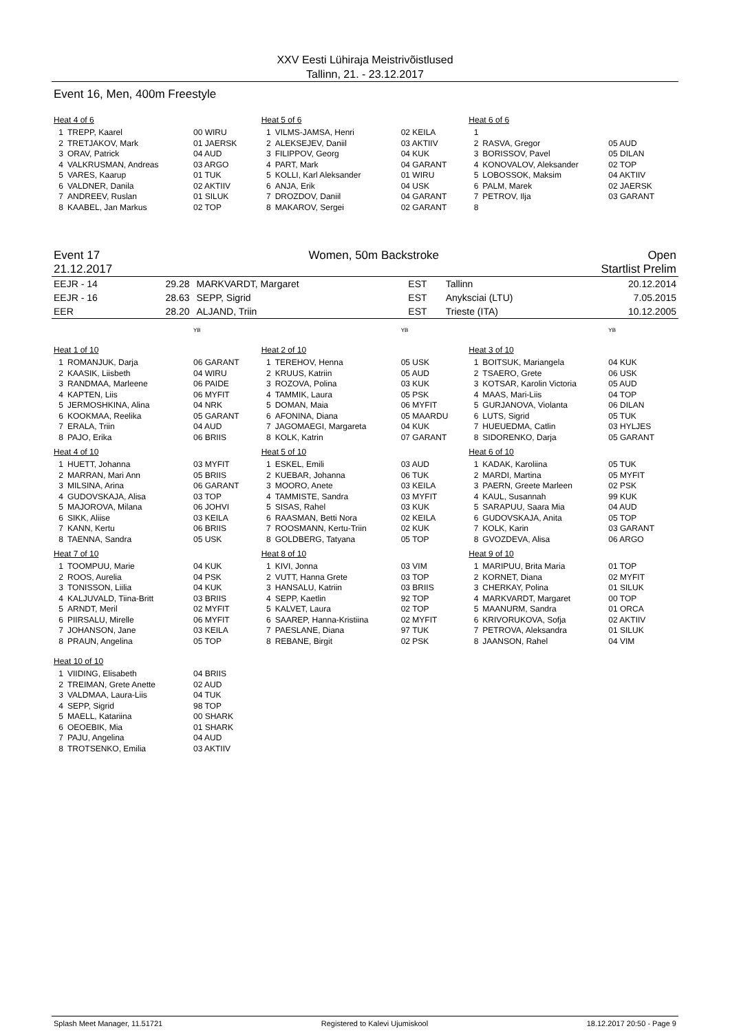XXV Eesti Lühiraja Meistrivõistlused
Tallinn, 21. - 23.12.2017
Event 16, Men, 400m Freestyle
Heat 4 of 6
| 1 | TREPP, Kaarel | 00 WIRU |
| 2 | TRETJAKOV, Mark | 01 JAERSK |
| 3 | ORAV, Patrick | 04 AUD |
| 4 | VALKRUSMAN, Andreas | 03 ARGO |
| 5 | VARES, Kaarup | 01 TUK |
| 6 | VALDNER, Danila | 02 AKTIIV |
| 7 | ANDREEV, Ruslan | 01 SILUK |
| 8 | KAABEL, Jan Markus | 02 TOP |
Heat 5 of 6
| 1 | VILMS-JAMSA, Henri | 02 KEILA |
| 2 | ALEKSEJEV, Daniil | 03 AKTIIV |
| 3 | FILIPPOV, Georg | 04 KUK |
| 4 | PART, Mark | 04 GARANT |
| 5 | KOLLI, Karl Aleksander | 01 WIRU |
| 6 | ANJA, Erik | 04 USK |
| 7 | DROZDOV, Daniil | 04 GARANT |
| 8 | MAKAROV, Sergei | 02 GARANT |
Heat 6 of 6
| 1 | | |
| 2 | RASVA, Gregor | 05 AUD |
| 3 | BORISSOV, Pavel | 05 DILAN |
| 4 | KONOVALOV, Aleksander | 02 TOP |
| 5 | LOBOSSOK, Maksim | 04 AKTIIV |
| 6 | PALM, Marek | 02 JAERSK |
| 7 | PETROV, Ilja | 03 GARANT |
| 8 | | |
Event 17 Women, 50m Backstroke Open
21.12.2017 Startlist Prelim
| EEJR - 14 | 29.28 | MARKVARDT, Margaret | EST | Tallinn | 20.12.2014 |
| EEJR - 16 | 28.63 | SEPP, Sigrid | EST | Anyksciai (LTU) | 7.05.2015 |
| EER | 28.20 | ALJAND, Triin | EST | Trieste (ITA) | 10.12.2005 |
YB
Heat 1 of 10
| 1 | ROMANJUK, Darja | 06 GARANT |
| 2 | KAASIK, Liisbeth | 04 WIRU |
| 3 | RANDMAA, Marleene | 06 PAIDE |
| 4 | KAPTEN, Liis | 06 MYFIT |
| 5 | JERMOSHKINA, Alina | 04 NRK |
| 6 | KOOKMAA, Reelika | 05 GARANT |
| 7 | ERALA, Triin | 04 AUD |
| 8 | PAJO, Erika | 06 BRIIS |
Heat 4 of 10
| 1 | HUETT, Johanna | 03 MYFIT |
| 2 | MARRAN, Mari Ann | 05 BRIIS |
| 3 | MILSINA, Arina | 06 GARANT |
| 4 | GUDOVSKAJA, Alisa | 03 TOP |
| 5 | MAJOROVA, Milana | 06 JOHVI |
| 6 | SIKK, Aliise | 03 KEILA |
| 7 | KANN, Kertu | 06 BRIIS |
| 8 | TAENNA, Sandra | 05 USK |
Heat 7 of 10
| 1 | TOOMPUU, Marie | 04 KUK |
| 2 | ROOS, Aurelia | 04 PSK |
| 3 | TONISSON, Liilia | 04 KUK |
| 4 | KALJUVALD, Tiina-Britt | 03 BRIIS |
| 5 | ARNDT, Meril | 02 MYFIT |
| 6 | PIIRSALU, Mirelle | 06 MYFIT |
| 7 | JOHANSON, Jane | 03 KEILA |
| 8 | PRAUN, Angelina | 05 TOP |
Heat 10 of 10
| 1 | VIIDING, Elisabeth | 04 BRIIS |
| 2 | TREIMAN, Grete Anette | 02 AUD |
| 3 | VALDMAA, Laura-Liis | 04 TUK |
| 4 | SEPP, Sigrid | 98 TOP |
| 5 | MAELL, Katariina | 00 SHARK |
| 6 | OEOEBIK, Mia | 01 SHARK |
| 7 | PAJU, Angelina | 04 AUD |
| 8 | TROTSENKO, Emilia | 03 AKTIIV |
YB
Heat 2 of 10
| 1 | TEREHOV, Henna | 05 USK |
| 2 | KRUUS, Katriin | 05 AUD |
| 3 | ROZOVA, Polina | 03 KUK |
| 4 | TAMMIK, Laura | 05 PSK |
| 5 | DOMAN, Maia | 06 MYFIT |
| 6 | AFONINA, Diana | 05 MAARDU |
| 7 | JAGOMAEGI, Margareta | 04 KUK |
| 8 | KOLK, Katrin | 07 GARANT |
Heat 5 of 10
| 1 | ESKEL, Emili | 03 AUD |
| 2 | KUEBAR, Johanna | 06 TUK |
| 3 | MOORO, Anete | 03 KEILA |
| 4 | TAMMISTE, Sandra | 03 MYFIT |
| 5 | SISAS, Rahel | 03 KUK |
| 6 | RAASMAN, Betti Nora | 02 KEILA |
| 7 | ROOSMANN, Kertu-Triin | 02 KUK |
| 8 | GOLDBERG, Tatyana | 05 TOP |
Heat 8 of 10
| 1 | KIVI, Jonna | 03 VIM |
| 2 | VUTT, Hanna Grete | 03 TOP |
| 3 | HANSALU, Katriin | 03 BRIIS |
| 4 | SEPP, Kaetlin | 92 TOP |
| 5 | KALVET, Laura | 02 TOP |
| 6 | SAAREP, Hanna-Kristiina | 02 MYFIT |
| 7 | PAESLANE, Diana | 97 TUK |
| 8 | REBANE, Birgit | 02 PSK |
YB
Heat 3 of 10
| 1 | BOITSUK, Mariangela | 04 KUK |
| 2 | TSAERO, Grete | 06 USK |
| 3 | KOTSAR, Karolin Victoria | 05 AUD |
| 4 | MAAS, Mari-Liis | 04 TOP |
| 5 | GURJANOVA, Violanta | 06 DILAN |
| 6 | LUTS, Sigrid | 05 TUK |
| 7 | HUEUEDMA, Catlin | 03 HYLJES |
| 8 | SIDORENKO, Darja | 05 GARANT |
Heat 6 of 10
| 1 | KADAK, Karoliina | 05 TUK |
| 2 | MARDI, Martina | 05 MYFIT |
| 3 | PAERN, Greete Marleen | 02 PSK |
| 4 | KAUL, Susannah | 99 KUK |
| 5 | SARAPUU, Saara Mia | 04 AUD |
| 6 | GUDOVSKAJA, Anita | 05 TOP |
| 7 | KOLK, Karin | 03 GARANT |
| 8 | GVOZDEVA, Alisa | 06 ARGO |
Heat 9 of 10
| 1 | MARIPUU, Brita Maria | 01 TOP |
| 2 | KORNET, Diana | 02 MYFIT |
| 3 | CHERKAY, Polina | 01 SILUK |
| 4 | MARKVARDT, Margaret | 00 TOP |
| 5 | MAANURM, Sandra | 01 ORCA |
| 6 | KRIVORUKOVA, Sofja | 02 AKTIIV |
| 7 | PETROVA, Aleksandra | 01 SILUK |
| 8 | JAANSON, Rahel | 04 VIM |
Splash Meet Manager, 11.51721 Registered to Kalevi Ujumiskool 18.12.2017 20:50 - Page 9